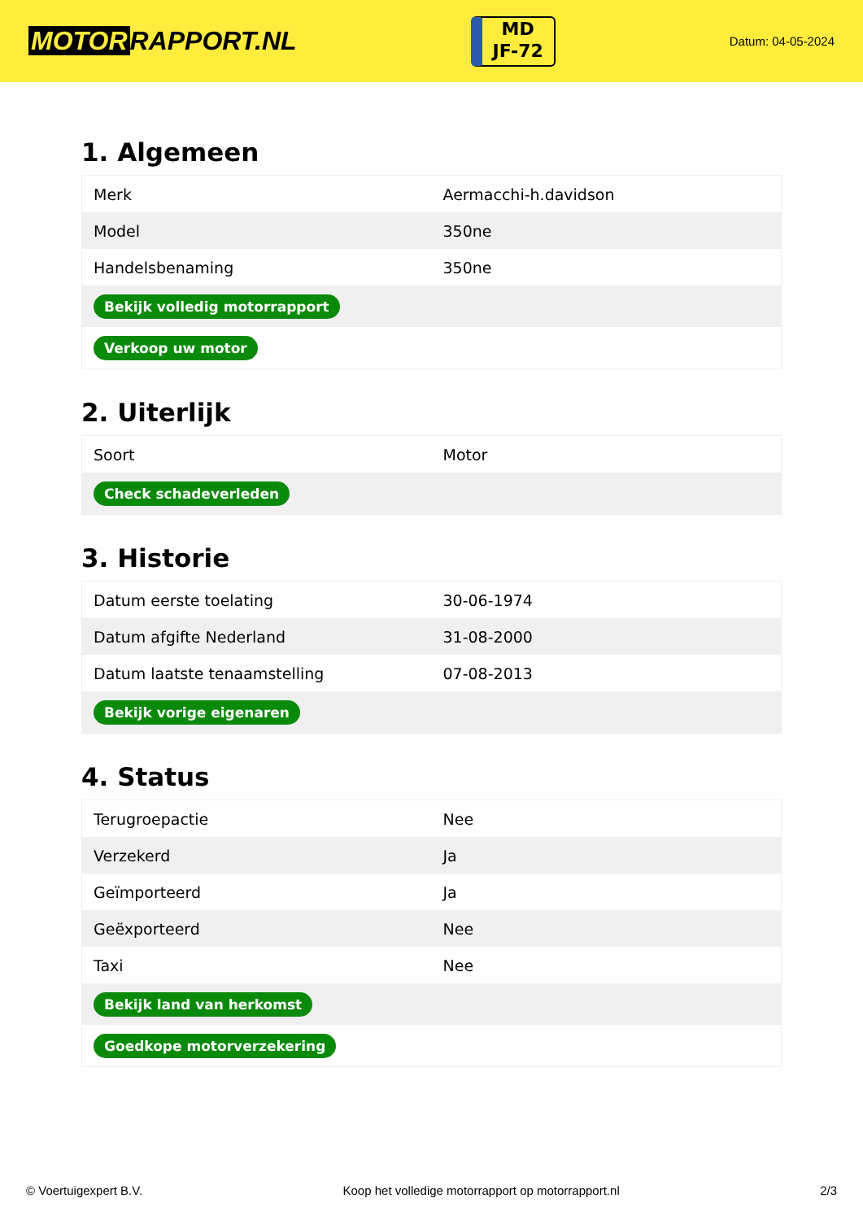MOTOR RAPPORT.NL
MD
JF-72
Datum: 04-05-2024
1. Algemeen
| Merk | Aermacchi-h.davidson |
| Model | 350ne |
| Handelsbenaming | 350ne |
| Bekijk volledig motorrapport | |
| Verkoop uw motor | |
2. Uiterlijk
| Soort | Motor |
| Check schadeverleden | |
3. Historie
| Datum eerste toelating | 30-06-1974 |
| Datum afgifte Nederland | 31-08-2000 |
| Datum laatste tenaamstelling | 07-08-2013 |
| Bekijk vorige eigenaren | |
4. Status
| Terugroepactie | Nee |
| Verzekerd | Ja |
| Geïmporteerd | Ja |
| Geëxporteerd | Nee |
| Taxi | Nee |
| Bekijk land van herkomst | |
| Goedkope motorverzekering | |
© Voertuigexpert B.V. Koop het volledige motorrapport op motorrapport.nl 2/3